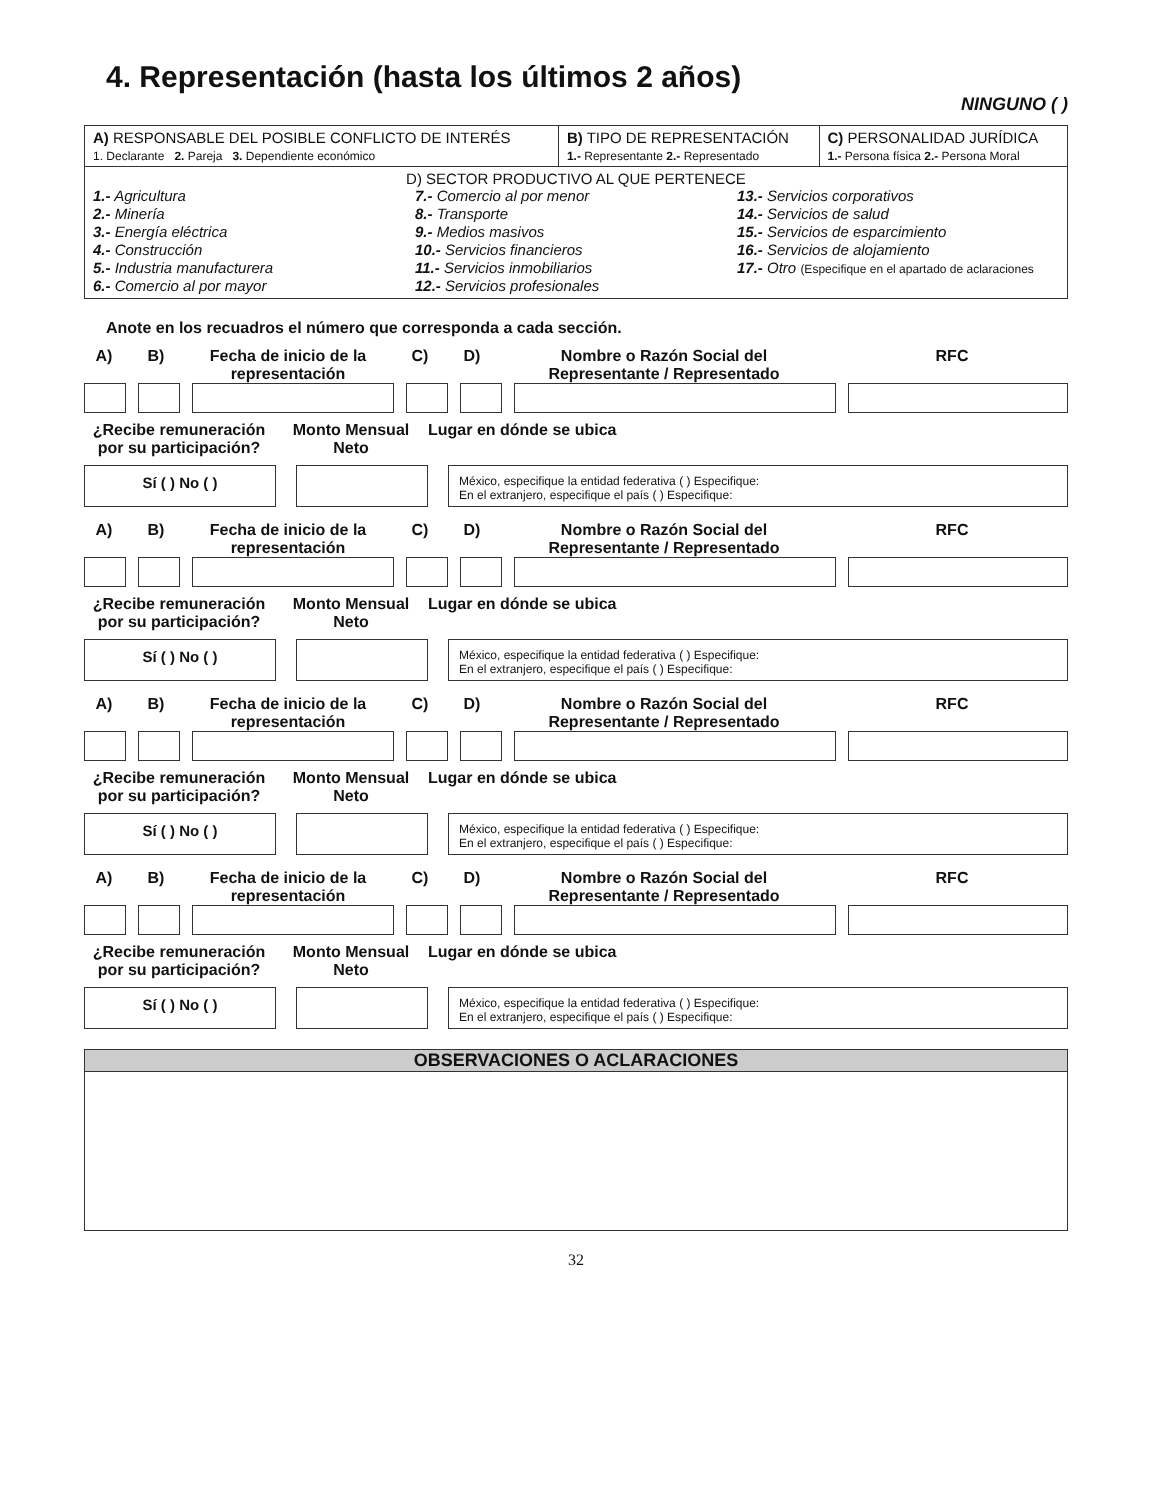4. Representación (hasta los últimos 2 años)
NINGUNO ( )
| A) RESPONSABLE DEL POSIBLE CONFLICTO DE INTERÉS 1. Declarante 2. Pareja 3. Dependiente económico | B) TIPO DE REPRESENTACIÓN 1.- Representante 2.- Representado | C) PERSONALIDAD JURÍDICA 1.- Persona física 2.- Persona Moral |
| D) SECTOR PRODUCTIVO AL QUE PERTENECE 1.- Agricultura 2.- Minería 3.- Energía eléctrica 4.- Construcción 5.- Industria manufacturera 6.- Comercio al por mayor 7.- Comercio al por menor 8.- Transporte 9.- Medios masivos 10.- Servicios financieros 11.- Servicios inmobiliarios 12.- Servicios profesionales 13.- Servicios corporativos 14.- Servicios de salud 15.- Servicios de esparcimiento 16.- Servicios de alojamiento 17.- Otro (Especifique en el apartado de aclaraciones | | |
Anote en los recuadros el número que corresponda a cada sección.
A) B) Fecha de inicio de la representación C) D) Nombre o Razón Social del Representante / Representado RFC
¿Recibe remuneración por su participación? Monto Mensual Neto Lugar en dónde se ubica
Sí ( ) No ( )
México, especifique la entidad federativa ( ) Especifique:
En el extranjero, especifique el país ( ) Especifique:
A) B) Fecha de inicio de la representación C) D) Nombre o Razón Social del Representante / Representado RFC
¿Recibe remuneración por su participación? Monto Mensual Neto Lugar en dónde se ubica
Sí ( ) No ( )
México, especifique la entidad federativa ( ) Especifique:
En el extranjero, especifique el país ( ) Especifique:
A) B) Fecha de inicio de la representación C) D) Nombre o Razón Social del Representante / Representado RFC
¿Recibe remuneración por su participación? Monto Mensual Neto Lugar en dónde se ubica
Sí ( ) No ( )
México, especifique la entidad federativa ( ) Especifique:
En el extranjero, especifique el país ( ) Especifique:
A) B) Fecha de inicio de la representación C) D) Nombre o Razón Social del Representante / Representado RFC
¿Recibe remuneración por su participación? Monto Mensual Neto Lugar en dónde se ubica
Sí ( ) No ( )
México, especifique la entidad federativa ( ) Especifique:
En el extranjero, especifique el país ( ) Especifique:
OBSERVACIONES O ACLARACIONES
32